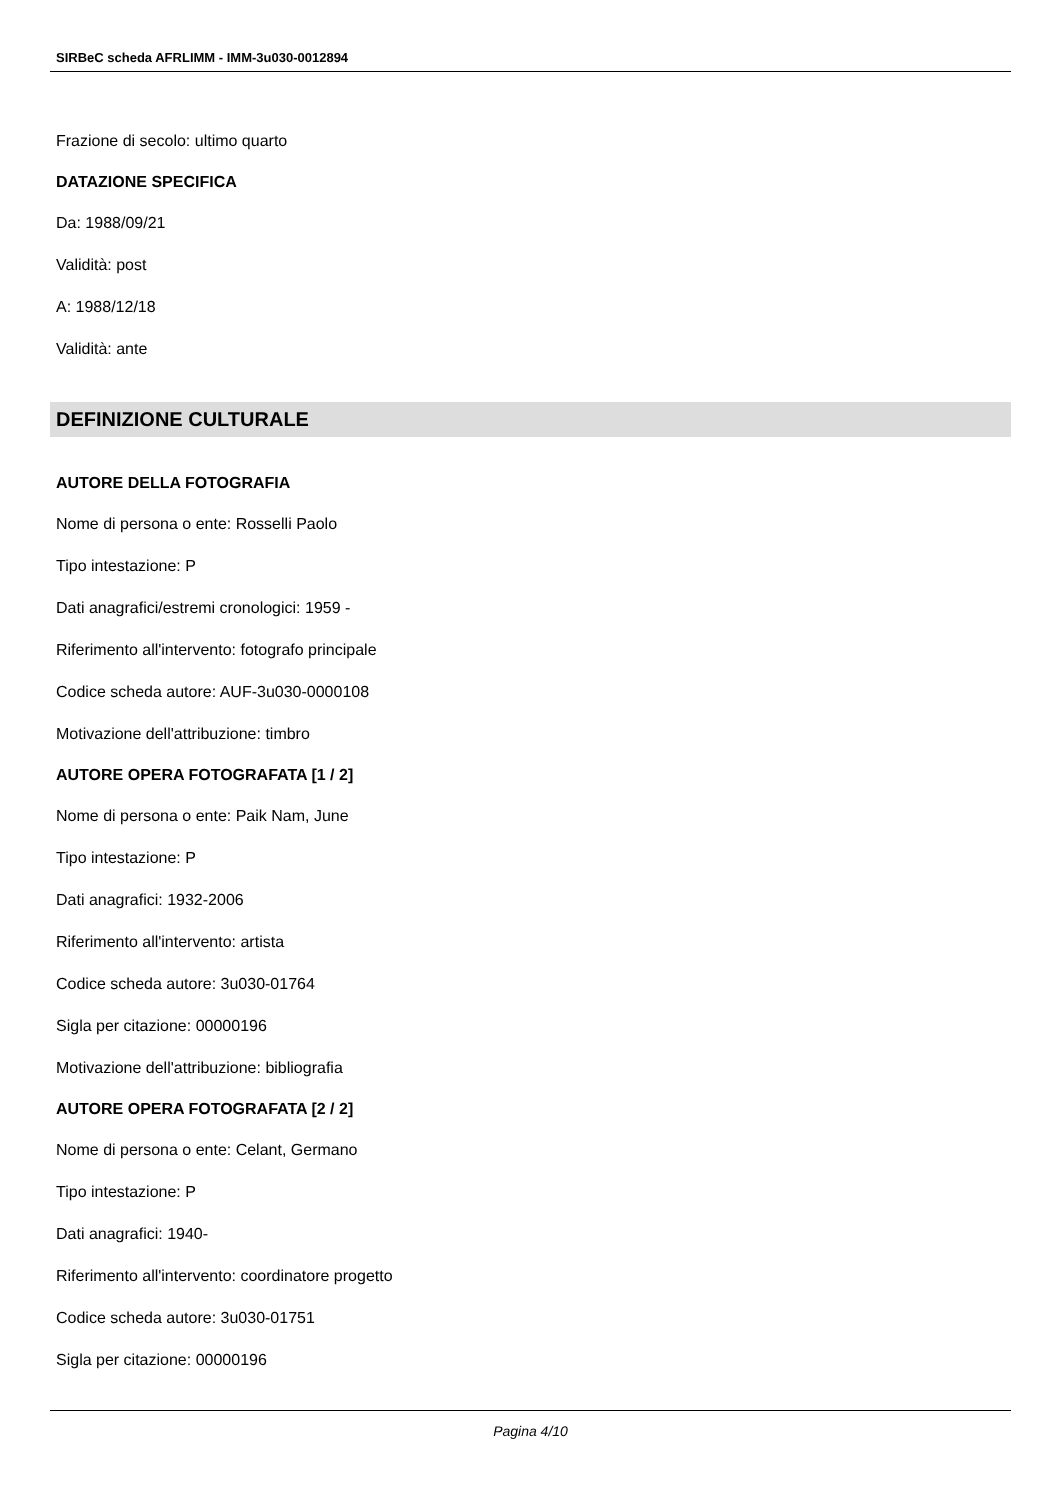SIRBeC scheda AFRLIMM - IMM-3u030-0012894
Frazione di secolo: ultimo quarto
DATAZIONE SPECIFICA
Da: 1988/09/21
Validità: post
A: 1988/12/18
Validità: ante
DEFINIZIONE CULTURALE
AUTORE DELLA FOTOGRAFIA
Nome di persona o ente: Rosselli Paolo
Tipo intestazione: P
Dati anagrafici/estremi cronologici: 1959 -
Riferimento all'intervento: fotografo principale
Codice scheda autore: AUF-3u030-0000108
Motivazione dell'attribuzione: timbro
AUTORE OPERA FOTOGRAFATA [1 / 2]
Nome di persona o ente: Paik Nam, June
Tipo intestazione: P
Dati anagrafici: 1932-2006
Riferimento all'intervento: artista
Codice scheda autore: 3u030-01764
Sigla per citazione: 00000196
Motivazione dell'attribuzione: bibliografia
AUTORE OPERA FOTOGRAFATA [2 / 2]
Nome di persona o ente: Celant, Germano
Tipo intestazione: P
Dati anagrafici: 1940-
Riferimento all'intervento: coordinatore progetto
Codice scheda autore: 3u030-01751
Sigla per citazione: 00000196
Pagina 4/10